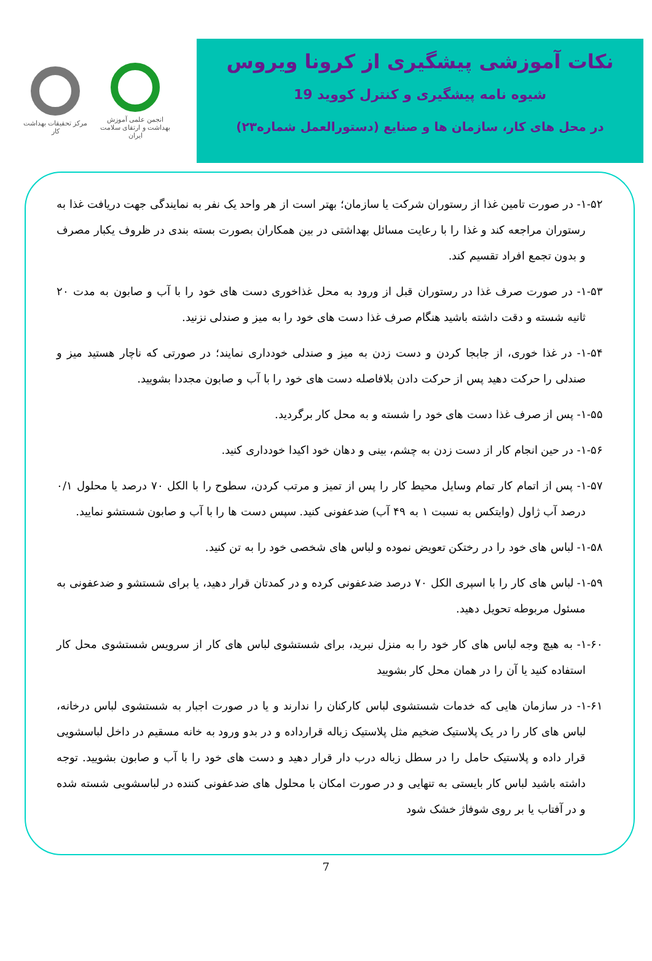مرکز تحقیقات بهداشت کار
انجمن علمی آموزش بهداشت و ارتقای سلامت ایران
نکات آموزشی پیشگیری از کرونا ویروس
شیوه نامه پیشگیری و کنترل کووید 19
در محل های کار، سازمان ها و صنایع (دستورالعمل شماره۲۳)
۱-۵۲- در صورت تامین غذا از رستوران شرکت یا سازمان؛ بهتر است از هر واحد یک نفر به نمایندگی جهت دریافت غذا به رستوران مراجعه کند و غذا را با رعایت مسائل بهداشتی در بین همکاران بصورت بسته بندی در ظروف یکبار مصرف و بدون تجمع افراد تقسیم کند.
۱-۵۳- در صورت صرف غذا در رستوران قبل از ورود به محل غذاخوری دست های خود را با آب و صابون به مدت ۲۰ ثانیه شسته و دقت داشته باشید هنگام صرف غذا دست های خود را به میز و صندلی نزنید.
۱-۵۴- در غذا خوری، از جابجا کردن و دست زدن به میز و صندلی خودداری نمایند؛ در صورتی که ناچار هستید میز و صندلی را حرکت دهید پس از حرکت دادن بلافاصله دست های خود را با آب و صابون مجددا بشویید.
۱-۵۵- پس از صرف غذا دست های خود را شسته و به محل کار برگردید.
۱-۵۶- در حین انجام کار از دست زدن به چشم، بینی و دهان خود اکیدا خودداری کنید.
۱-۵۷- پس از اتمام کار تمام وسایل محیط کار را پس از تمیز و مرتب کردن، سطوح را با الکل ۷۰ درصد یا محلول ۰/۱ درصد آب ژاول (وایتکس به نسبت ۱ به ۴۹ آب) ضدعفونی کنید. سپس دست ها را با آب و صابون شستشو نمایید.
۱-۵۸- لباس های خود را در رختکن تعویض نموده و لباس های شخصی خود را به تن کنید.
۱-۵۹- لباس های کار را با اسپری الکل ۷۰ درصد ضدعفونی کرده و در کمدتان قرار دهید، یا برای شستشو و ضدعفونی به مسئول مربوطه تحویل دهید.
۱-۶۰- به هیچ وجه لباس های کار خود را به منزل نبرید، برای شستشوی لباس های کار از سرویس شستشوی محل کار استفاده کنید یا آن را در همان محل کار بشویید
۱-۶۱- در سازمان هایی که خدمات شستشوی لباس کارکنان را ندارند و یا در صورت اجبار به شستشوی لباس درخانه، لباس های کار را در یک پلاستیک ضخیم مثل پلاستیک زباله قرارداده و در بدو ورود به خانه مسقیم در داخل لباسشویی قرار داده و پلاستیک حامل را در سطل زباله درب دار قرار دهید و دست های خود را با آب و صابون بشویید. توجه داشته باشید لباس کار بایستی به تنهایی و در صورت امکان با محلول های ضدعفونی کننده در لباسشویی شسته شده و در آفتاب یا بر روی شوفاژ خشک شود
7